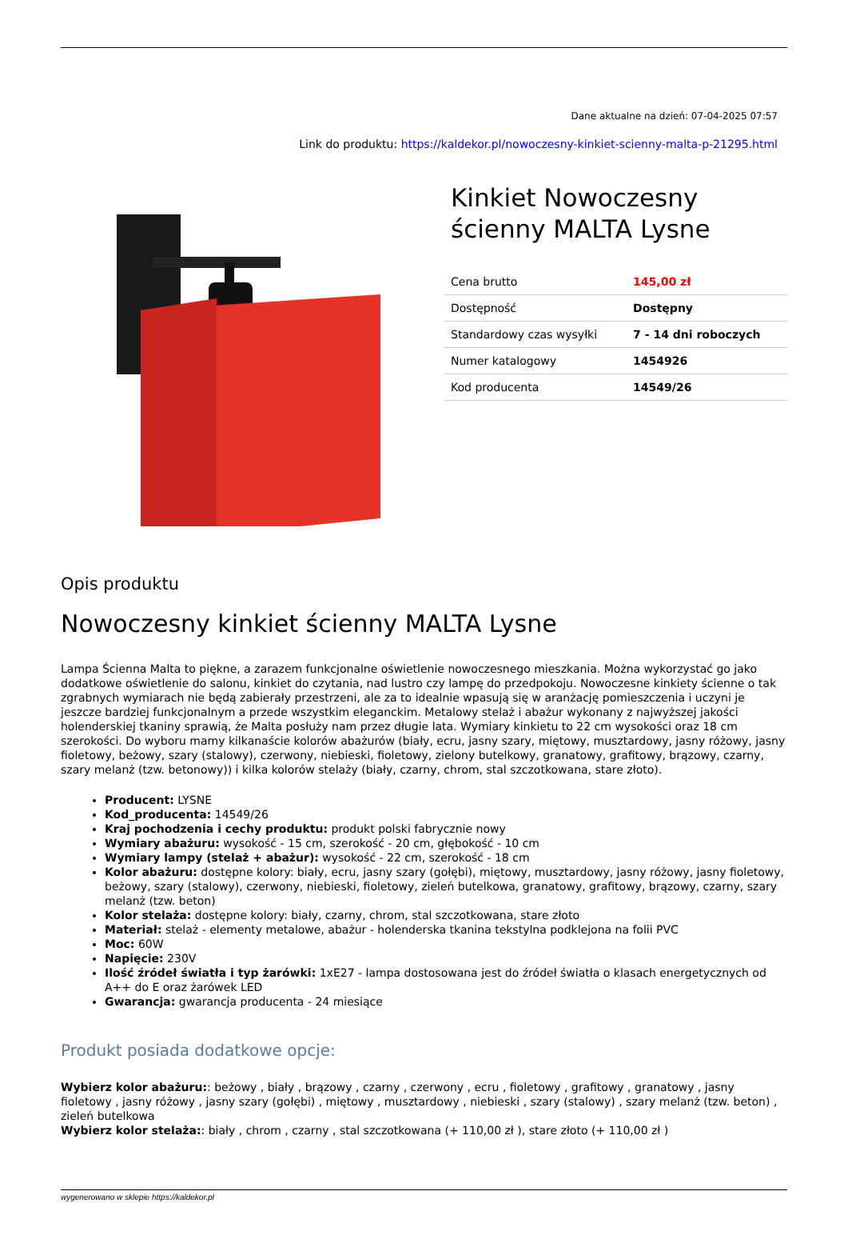Dane aktualne na dzień: 07-04-2025 07:57
Link do produktu: https://kaldekor.pl/nowoczesny-kinkiet-scienny-malta-p-21295.html
Kinkiet Nowoczesny ścienny MALTA Lysne
| Cena brutto | 145,00 zł |
| Dostępność | Dostępny |
| Standardowy czas wysyłki | 7 - 14 dni roboczych |
| Numer katalogowy | 1454926 |
| Kod producenta | 14549/26 |
Opis produktu
Nowoczesny kinkiet ścienny MALTA Lysne
Lampa Ścienna Malta to piękne, a zarazem funkcjonalne oświetlenie nowoczesnego mieszkania. Można wykorzystać go jako dodatkowe oświetlenie do salonu, kinkiet do czytania, nad lustro czy lampę do przedpokoju. Nowoczesne kinkiety ścienne o tak zgrabnych wymiarach nie będą zabierały przestrzeni, ale za to idealnie wpasują się w aranżację pomieszczenia i uczyni je jeszcze bardziej funkcjonalnym a przede wszystkim eleganckim. Metalowy stelaż i abażur wykonany z najwyższej jakości holenderskiej tkaniny sprawią, że Malta posłuży nam przez długie lata. Wymiary kinkietu to 22 cm wysokości oraz 18 cm szerokości. Do wyboru mamy kilkanaście kolorów abażurów (biały, ecru, jasny szary, miętowy, musztardowy, jasny różowy, jasny fioletowy, beżowy, szary (stalowy), czerwony, niebieski, fioletowy, zielony butelkowy, granatowy, grafitowy, brązowy, czarny, szary melanż (tzw. betonowy)) i kilka kolorów stelaży (biały, czarny, chrom, stal szczotkowana, stare złoto).
Producent: LYSNE
Kod_producenta: 14549/26
Kraj pochodzenia i cechy produktu: produkt polski fabrycznie nowy
Wymiary abażuru: wysokość - 15 cm, szerokość - 20 cm, głębokość - 10 cm
Wymiary lampy (stelaż + abażur): wysokość - 22 cm, szerokość - 18 cm
Kolor abażuru: dostępne kolory: biały, ecru, jasny szary (gołębi), miętowy, musztardowy, jasny różowy, jasny fioletowy, beżowy, szary (stalowy), czerwony, niebieski, fioletowy, zieleń butelkowa, granatowy, grafitowy, brązowy, czarny, szary melanż (tzw. beton)
Kolor stelaża: dostępne kolory: biały, czarny, chrom, stal szczotkowana, stare złoto
Materiał: stelaż - elementy metalowe, abażur - holenderska tkanina tekstylna podklejona na folii PVC
Moc: 60W
Napięcie: 230V
Ilość źródeł światła i typ żarówki: 1xE27 - lampa dostosowana jest do źródeł światła o klasach energetycznych od A++ do E oraz żarówek LED
Gwarancja: gwarancja producenta - 24 miesiące
Produkt posiada dodatkowe opcje:
Wybierz kolor abażuru:: beżowy , biały , brązowy , czarny , czerwony , ecru , fioletowy , grafitowy , granatowy , jasny fioletowy , jasny różowy , jasny szary (gołębi) , miętowy , musztardowy , niebieski , szary (stalowy) , szary melanż (tzw. beton) , zieleń butelkowa
Wybierz kolor stelaża:: biały , chrom , czarny , stal szczotkowana (+ 110,00 zł ), stare złoto (+ 110,00 zł )
wygenerowano w sklepie https://kaldekor.pl